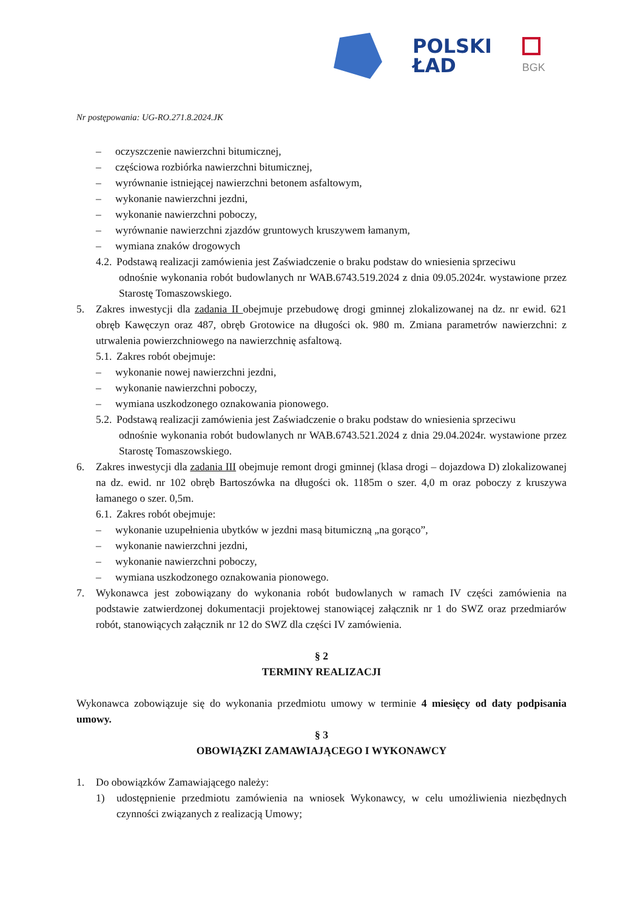POLSKI
ŁAD
BGK
Nr postępowania: UG-RO.271.8.2024.JK
– oczyszczenie nawierzchni bitumicznej,
– częściowa rozbiórka nawierzchni bitumicznej,
– wyrównanie istniejącej nawierzchni betonem asfaltowym,
– wykonanie nawierzchni jezdni,
– wykonanie nawierzchni poboczy,
– wyrównanie nawierzchni zjazdów gruntowych kruszywem łamanym,
– wymiana znaków drogowych
4.2. Podstawą realizacji zamówienia jest Zaświadczenie o braku podstaw do wniesienia sprzeciwu
odnośnie wykonania robót budowlanych nr WAB.6743.519.2024 z dnia 09.05.2024r. wystawione przez Starostę Tomaszowskiego.
5. Zakres inwestycji dla zadania II obejmuje przebudowę drogi gminnej zlokalizowanej na dz. nr ewid. 621 obręb Kawęczyn oraz 487, obręb Grotowice na długości ok. 980 m. Zmiana parametrów nawierzchni: z utrwalenia powierzchniowego na nawierzchnię asfaltową.
5.1. Zakres robót obejmuje:
– wykonanie nowej nawierzchni jezdni,
– wykonanie nawierzchni poboczy,
– wymiana uszkodzonego oznakowania pionowego.
5.2. Podstawą realizacji zamówienia jest Zaświadczenie o braku podstaw do wniesienia sprzeciwu
odnośnie wykonania robót budowlanych nr WAB.6743.521.2024 z dnia 29.04.2024r. wystawione przez Starostę Tomaszowskiego.
6. Zakres inwestycji dla zadania III obejmuje remont drogi gminnej (klasa drogi – dojazdowa D) zlokalizowanej na dz. ewid. nr 102 obręb Bartoszówka na długości ok. 1185m o szer. 4,0 m oraz poboczy z kruszywa łamanego o szer. 0,5m.
6.1. Zakres robót obejmuje:
– wykonanie uzupełnienia ubytków w jezdni masą bitumiczną „na gorąco”,
– wykonanie nawierzchni jezdni,
– wykonanie nawierzchni poboczy,
– wymiana uszkodzonego oznakowania pionowego.
7. Wykonawca jest zobowiązany do wykonania robót budowlanych w ramach IV części zamówienia na podstawie zatwierdzonej dokumentacji projektowej stanowiącej załącznik nr 1 do SWZ oraz przedmiarów robót, stanowiących załącznik nr 12 do SWZ dla części IV zamówienia.
§ 2
TERMINY REALIZACJI
Wykonawca zobowiązuje się do wykonania przedmiotu umowy w terminie 4 miesięcy od daty podpisania umowy.
§ 3
OBOWIĄZKI ZAMAWIAJĄCEGO I WYKONAWCY
1. Do obowiązków Zamawiającego należy:
1) udostępnienie przedmiotu zamówienia na wniosek Wykonawcy, w celu umożliwienia niezbędnych czynności związanych z realizacją Umowy;